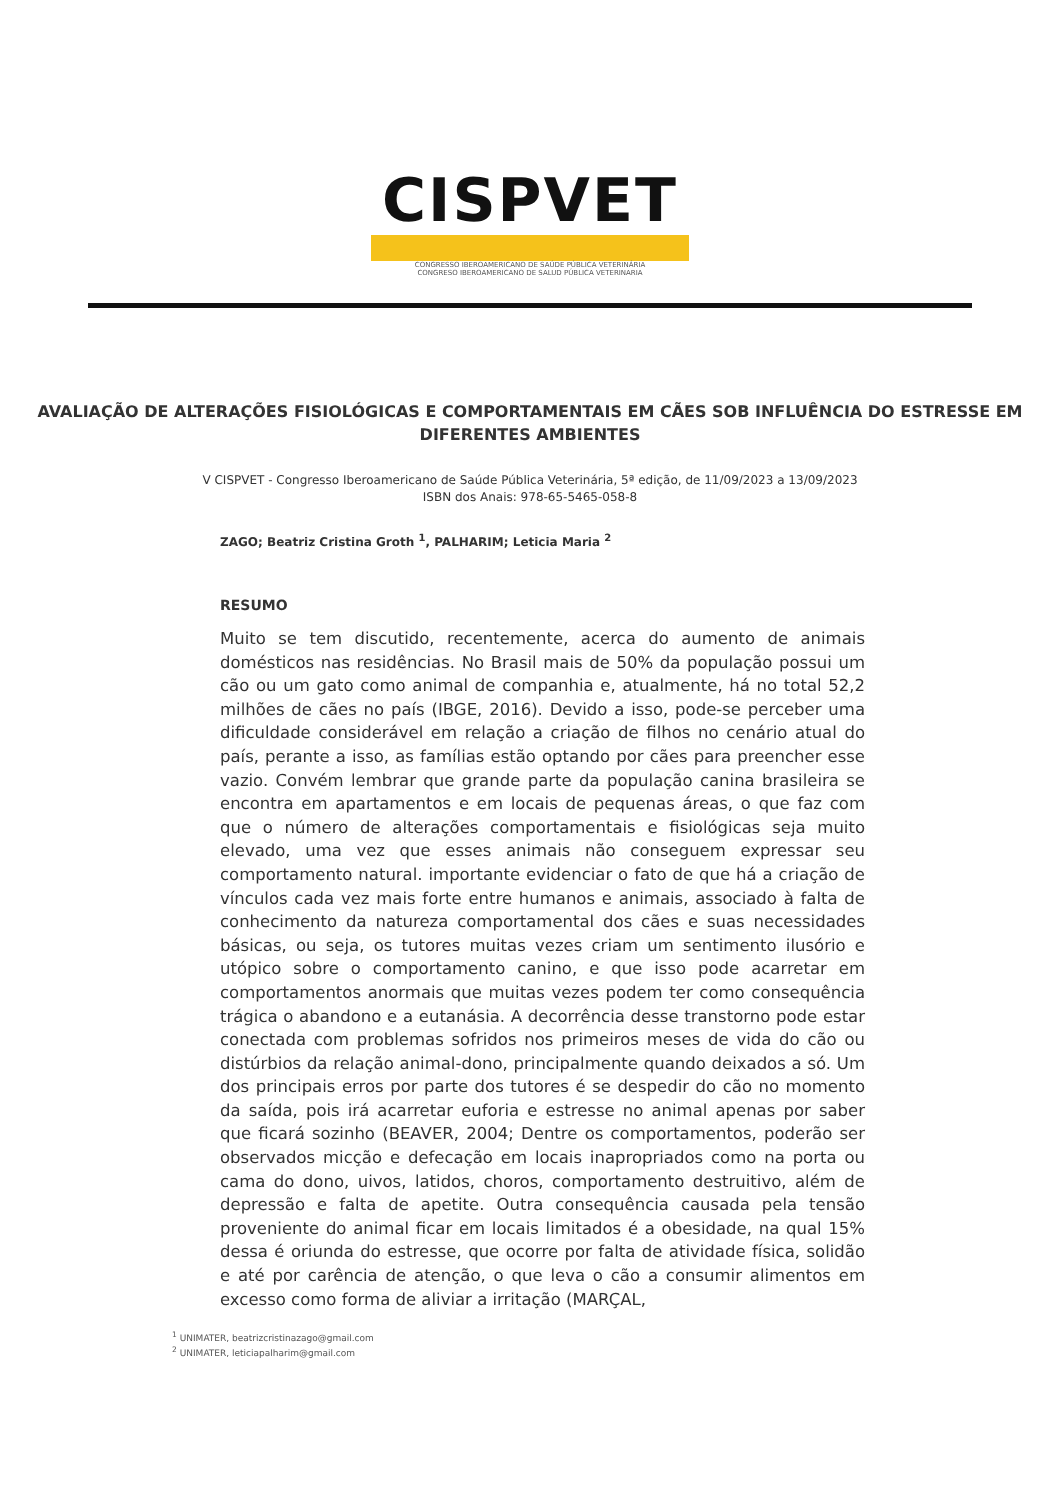CISPVET
CONGRESSO IBEROAMERICANO DE SAÚDE PÚBLICA VETERINÁRIA
CONGRESO IBEROAMERICANO DE SALUD PÚBLICA VETERINARIA
AVALIAÇÃO DE ALTERAÇÕES FISIOLÓGICAS E COMPORTAMENTAIS EM CÃES SOB INFLUÊNCIA DO ESTRESSE EM DIFERENTES AMBIENTES
V CISPVET - Congresso Iberoamericano de Saúde Pública Veterinária, 5ª edição, de 11/09/2023 a 13/09/2023
ISBN dos Anais: 978-65-5465-058-8
ZAGO; Beatriz Cristina Groth <sup>1</sup>, PALHARIM; Leticia Maria <sup>2</sup>
RESUMO
Muito se tem discutido, recentemente, acerca do aumento de animais domésticos nas residências. No Brasil mais de 50% da população possui um cão ou um gato como animal de companhia e, atualmente, há no total 52,2 milhões de cães no país (IBGE, 2016). Devido a isso, pode-se perceber uma dificuldade considerável em relação a criação de filhos no cenário atual do país, perante a isso, as famílias estão optando por cães para preencher esse vazio. Convém lembrar que grande parte da população canina brasileira se encontra em apartamentos e em locais de pequenas áreas, o que faz com que o número de alterações comportamentais e fisiológicas seja muito elevado, uma vez que esses animais não conseguem expressar seu comportamento natural. importante evidenciar o fato de que há a criação de vínculos cada vez mais forte entre humanos e animais, associado à falta de conhecimento da natureza comportamental dos cães e suas necessidades básicas, ou seja, os tutores muitas vezes criam um sentimento ilusório e utópico sobre o comportamento canino, e que isso pode acarretar em comportamentos anormais que muitas vezes podem ter como consequência trágica o abandono e a eutanásia. A decorrência desse transtorno pode estar conectada com problemas sofridos nos primeiros meses de vida do cão ou distúrbios da relação animal-dono, principalmente quando deixados a só. Um dos principais erros por parte dos tutores é se despedir do cão no momento da saída, pois irá acarretar euforia e estresse no animal apenas por saber que ficará sozinho (BEAVER, 2004; Dentre os comportamentos, poderão ser observados micção e defecação em locais inapropriados como na porta ou cama do dono, uivos, latidos, choros, comportamento destruitivo, além de depressão e falta de apetite. Outra consequência causada pela tensão proveniente do animal ficar em locais limitados é a obesidade, na qual 15% dessa é oriunda do estresse, que ocorre por falta de atividade física, solidão e até por carência de atenção, o que leva o cão a consumir alimentos em excesso como forma de aliviar a irritação (MARÇAL,
<sup>1</sup> UNIMATER, beatrizcristinazago@gmail.com
<sup>2</sup> UNIMATER, leticiapalharim@gmail.com